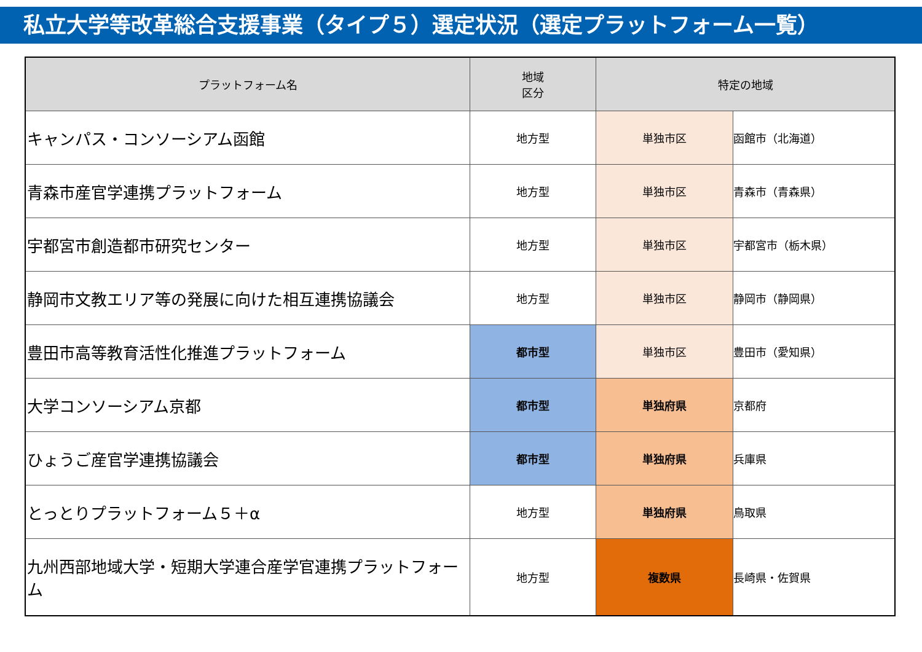私立大学等改革総合支援事業（タイプ５）選定状況（選定プラットフォーム一覧）
| プラットフォーム名 | 地域 区分 | 特定の地域 | |
| --- | --- | --- | --- |
| キャンパス・コンソーシアム函館 | 地方型 | 単独市区 | 函館市（北海道） |
| 青森市産官学連携プラットフォーム | 地方型 | 単独市区 | 青森市（青森県） |
| 宇都宮市創造都市研究センター | 地方型 | 単独市区 | 宇都宮市（栃木県） |
| 静岡市文教エリア等の発展に向けた相互連携協議会 | 地方型 | 単独市区 | 静岡市（静岡県） |
| 豊田市高等教育活性化推進プラットフォーム | 都市型 | 単独市区 | 豊田市（愛知県） |
| 大学コンソーシアム京都 | 都市型 | 単独府県 | 京都府 |
| ひょうご産官学連携協議会 | 都市型 | 単独府県 | 兵庫県 |
| とっとりプラットフォーム５＋α | 地方型 | 単独府県 | 鳥取県 |
| 九州西部地域大学・短期大学連合産学官連携プラットフォーム | 地方型 | 複数県 | 長崎県・佐賀県 |